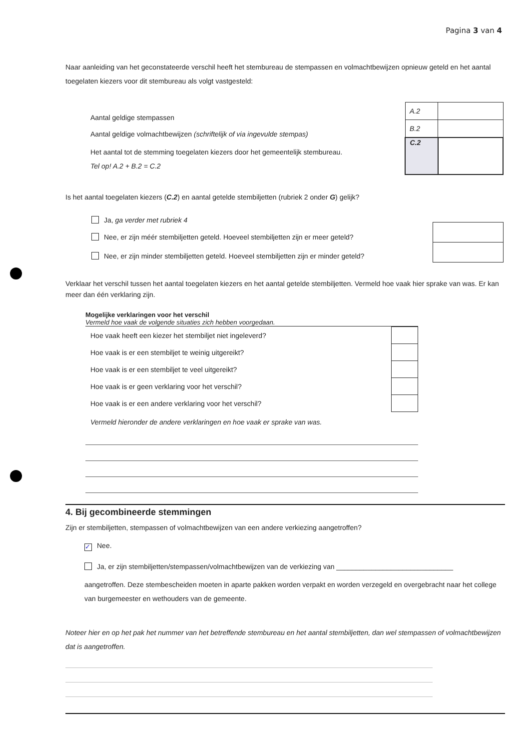Pagina 3 van 4
Naar aanleiding van het geconstateerde verschil heeft het stembureau de stempassen en volmachtbewijzen opnieuw geteld en het aantal toegelaten kiezers voor dit stembureau als volgt vastgesteld:
Aantal geldige stempassen
Aantal geldige volmachtbewijzen (schriftelijk of via ingevulde stempas)
Het aantal tot de stemming toegelaten kiezers door het gemeentelijk stembureau.
Tel op! A.2 + B.2 = C.2
| A.2 | |
| B.2 | |
| C.2 | |
Is het aantal toegelaten kiezers (C.2) en aantal getelde stembiljetten (rubriek 2 onder G) gelijk?
Ja, ga verder met rubriek 4
Nee, er zijn méér stembiljetten geteld. Hoeveel stembiljetten zijn er meer geteld?
Nee, er zijn minder stembiljetten geteld. Hoeveel stembiljetten zijn er minder geteld?
Verklaar het verschil tussen het aantal toegelaten kiezers en het aantal getelde stembiljetten. Vermeld hoe vaak hier sprake van was. Er kan meer dan één verklaring zijn.
Mogelijke verklaringen voor het verschil
Vermeld hoe vaak de volgende situaties zich hebben voorgedaan.
| Hoe vaak heeft een kiezer het stembiljet niet ingeleverd? | |
| Hoe vaak is er een stembiljet te weinig uitgereikt? | |
| Hoe vaak is er een stembiljet te veel uitgereikt? | |
| Hoe vaak is er geen verklaring voor het verschil? | |
| Hoe vaak is er een andere verklaring voor het verschil? | |
Vermeld hieronder de andere verklaringen en hoe vaak er sprake van was.
4. Bij gecombineerde stemmingen
Zijn er stembiljetten, stempassen of volmachtbewijzen van een andere verkiezing aangetroffen?
✓ Nee.
Ja, er zijn stembiljetten/stempassen/volmachtbewijzen van de verkiezing van ______________________________
aangetroffen. Deze stembescheiden moeten in aparte pakken worden verpakt en worden verzegeld en overgebracht naar het college van burgemeester en wethouders van de gemeente.
Noteer hier en op het pak het nummer van het betreffende stembureau en het aantal stembiljetten, dan wel stempassen of volmachtbewijzen dat is aangetroffen.